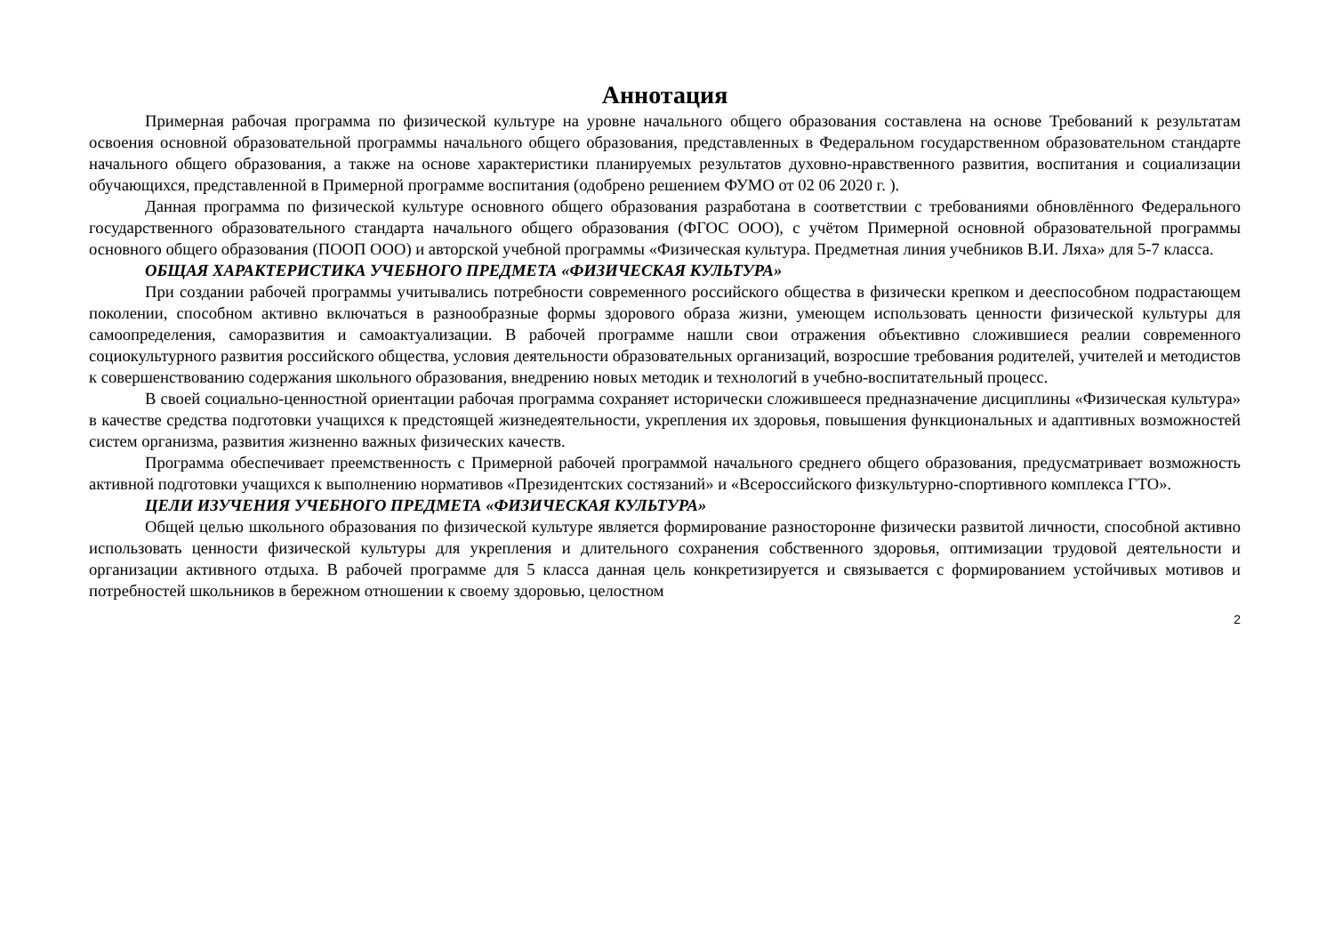Аннотация
Примерная рабочая программа по физической культуре на уровне начального общего образования составлена на основе Требований к результатам освоения основной образовательной программы начального общего образования, представленных в Федеральном государственном образовательном стандарте начального общего образования, а также на основе характеристики планируемых результатов духовно-нравственного развития, воспитания и социализации обучающихся, представленной в Примерной программе воспитания (одобрено решением ФУМО от 02 06 2020 г. ).
Данная программа по физической культуре основного общего образования разработана в соответствии с требованиями обновлённого Федерального государственного образовательного стандарта начального общего образования (ФГОС ООО), с учётом Примерной основной образовательной программы основного общего образования (ПООП ООО) и авторской учебной программы «Физическая культура. Предметная линия учебников В.И. Ляха» для 5-7 класса.
ОБЩАЯ ХАРАКТЕРИСТИКА УЧЕБНОГО ПРЕДМЕТА «ФИЗИЧЕСКАЯ КУЛЬТУРА»
При создании рабочей программы учитывались потребности современного российского общества в физически крепком и дееспособном подрастающем поколении, способном активно включаться в разнообразные формы здорового образа жизни, умеющем использовать ценности физической культуры для самоопределения, саморазвития и самоактуализации. В рабочей программе нашли свои отражения объективно сложившиеся реалии современного социокультурного развития российского общества, условия деятельности образовательных организаций, возросшие требования родителей, учителей и методистов к совершенствованию содержания школьного образования, внедрению новых методик и технологий в учебно-воспитательный процесс.
В своей социально-ценностной ориентации рабочая программа сохраняет исторически сложившееся предназначение дисциплины «Физическая культура» в качестве средства подготовки учащихся к предстоящей жизнедеятельности, укрепления их здоровья, повышения функциональных и адаптивных возможностей систем организма, развития жизненно важных физических качеств.
Программа обеспечивает преемственность с Примерной рабочей программой начального среднего общего образования, предусматривает возможность активной подготовки учащихся к выполнению нормативов «Президентских состязаний» и «Всероссийского физкультурно-спортивного комплекса ГТО».
ЦЕЛИ ИЗУЧЕНИЯ УЧЕБНОГО ПРЕДМЕТА «ФИЗИЧЕСКАЯ КУЛЬТУРА»
Общей целью школьного образования по физической культуре является формирование разносторонне физически развитой личности, способной активно использовать ценности физической культуры для укрепления и длительного сохранения собственного здоровья, оптимизации трудовой деятельности и организации активного отдыха. В рабочей программе для 5 класса данная цель конкретизируется и связывается с формированием устойчивых мотивов и потребностей школьников в бережном отношении к своему здоровью, целостном
2